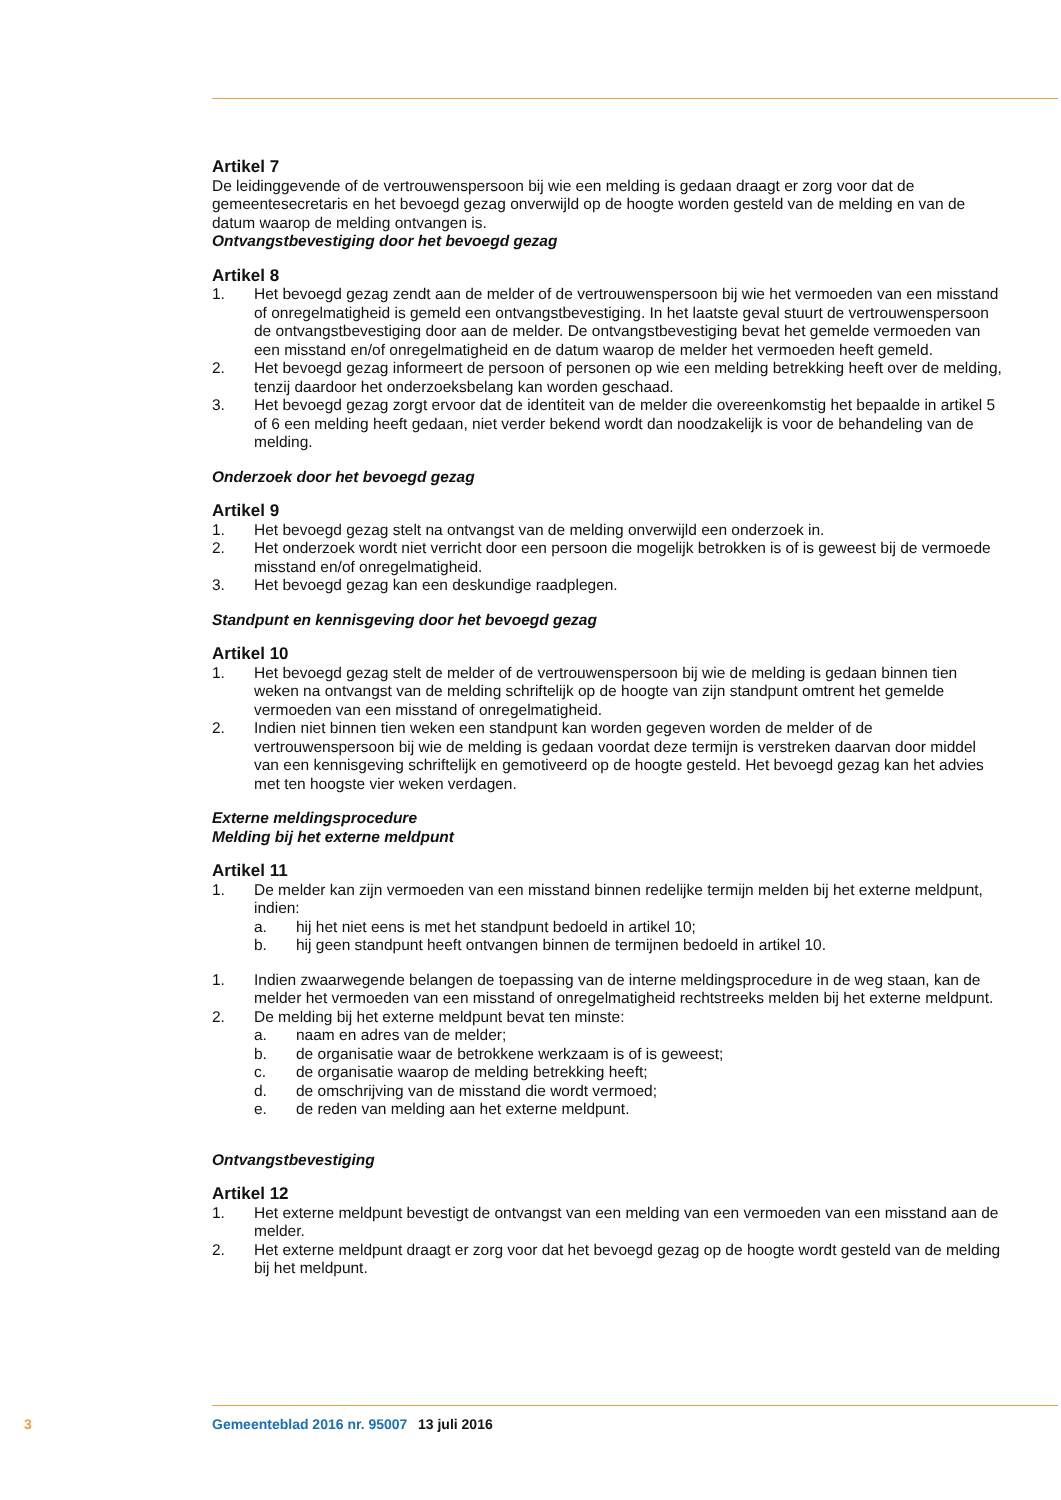Artikel 7
De leidinggevende of de vertrouwenspersoon bij wie een melding is gedaan draagt er zorg voor dat de gemeentesecretaris en het bevoegd gezag onverwijld op de hoogte worden gesteld van de melding en van de datum waarop de melding ontvangen is.
Ontvangstbevestiging door het bevoegd gezag
Artikel 8
1. Het bevoegd gezag zendt aan de melder of de vertrouwenspersoon bij wie het vermoeden van een misstand of onregelmatigheid is gemeld een ontvangstbevestiging. In het laatste geval stuurt de vertrouwenspersoon de ontvangstbevestiging door aan de melder. De ontvangstbevestiging bevat het gemelde vermoeden van een misstand en/of onregelmatigheid en de datum waarop de melder het vermoeden heeft gemeld.
2. Het bevoegd gezag informeert de persoon of personen op wie een melding betrekking heeft over de melding, tenzij daardoor het onderzoeksbelang kan worden geschaad.
3. Het bevoegd gezag zorgt ervoor dat de identiteit van de melder die overeenkomstig het bepaalde in artikel 5 of 6 een melding heeft gedaan, niet verder bekend wordt dan noodzakelijk is voor de behandeling van de melding.
Onderzoek door het bevoegd gezag
Artikel 9
1. Het bevoegd gezag stelt na ontvangst van de melding onverwijld een onderzoek in.
2. Het onderzoek wordt niet verricht door een persoon die mogelijk betrokken is of is geweest bij de vermoede misstand en/of onregelmatigheid.
3. Het bevoegd gezag kan een deskundige raadplegen.
Standpunt en kennisgeving door het bevoegd gezag
Artikel 10
1. Het bevoegd gezag stelt de melder of de vertrouwenspersoon bij wie de melding is gedaan binnen tien weken na ontvangst van de melding schriftelijk op de hoogte van zijn standpunt omtrent het gemelde vermoeden van een misstand of onregelmatigheid.
2. Indien niet binnen tien weken een standpunt kan worden gegeven worden de melder of de vertrouwenspersoon bij wie de melding is gedaan voordat deze termijn is verstreken daarvan door middel van een kennisgeving schriftelijk en gemotiveerd op de hoogte gesteld. Het bevoegd gezag kan het advies met ten hoogste vier weken verdagen.
Externe meldingsprocedure
Melding bij het externe meldpunt
Artikel 11
1. De melder kan zijn vermoeden van een misstand binnen redelijke termijn melden bij het externe meldpunt, indien:
a. hij het niet eens is met het standpunt bedoeld in artikel 10;
b. hij geen standpunt heeft ontvangen binnen de termijnen bedoeld in artikel 10.
1. Indien zwaarwegende belangen de toepassing van de interne meldingsprocedure in de weg staan, kan de melder het vermoeden van een misstand of onregelmatigheid rechtstreeks melden bij het externe meldpunt.
2. De melding bij het externe meldpunt bevat ten minste:
a. naam en adres van de melder;
b. de organisatie waar de betrokkene werkzaam is of is geweest;
c. de organisatie waarop de melding betrekking heeft;
d. de omschrijving van de misstand die wordt vermoed;
e. de reden van melding aan het externe meldpunt.
Ontvangstbevestiging
Artikel 12
1. Het externe meldpunt bevestigt de ontvangst van een melding van een vermoeden van een misstand aan de melder.
2. Het externe meldpunt draagt er zorg voor dat het bevoegd gezag op de hoogte wordt gesteld van de melding bij het meldpunt.
3 Gemeenteblad 2016 nr. 95007 13 juli 2016